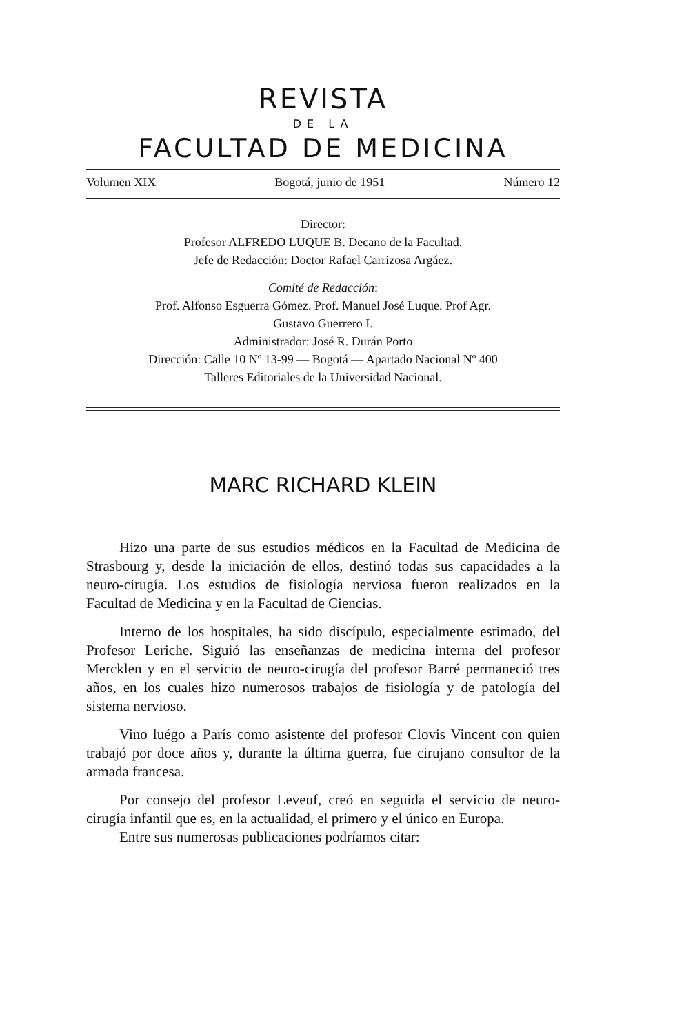REVISTA
DE LA
FACULTAD DE MEDICINA
Volumen XIX Bogotá, junio de 1951 Número 12
Director:
Profesor ALFREDO LUQUE B. Decano de la Facultad.
Jefe de Redacción: Doctor Rafael Carrizosa Argáez.
Comité de Redacción:
Prof. Alfonso Esguerra Gómez. Prof. Manuel José Luque. Prof Agr.
Gustavo Guerrero I.
Administrador: José R. Durán Porto
Dirección: Calle 10 Nº 13-99 — Bogotá — Apartado Nacional Nº 400
Talleres Editoriales de la Universidad Nacional.
MARC RICHARD KLEIN
Hizo una parte de sus estudios médicos en la Facultad de Medicina de Strasbourg y, desde la iniciación de ellos, destinó todas sus capacidades a la neuro-cirugía. Los estudios de fisiología nerviosa fueron realizados en la Facultad de Medicina y en la Facultad de Ciencias.
Interno de los hospitales, ha sido discípulo, especialmente estimado, del Profesor Leriche. Siguió las enseñanzas de medicina interna del profesor Mercklen y en el servicio de neuro-cirugía del profesor Barré permaneció tres años, en los cuales hizo numerosos trabajos de fisiología y de patología del sistema nervioso.
Vino luégo a París como asistente del profesor Clovis Vincent con quien trabajó por doce años y, durante la última guerra, fue cirujano consultor de la armada francesa.
Por consejo del profesor Leveuf, creó en seguida el servicio de neuro-cirugía infantil que es, en la actualidad, el primero y el único en Europa.
Entre sus numerosas publicaciones podríamos citar: